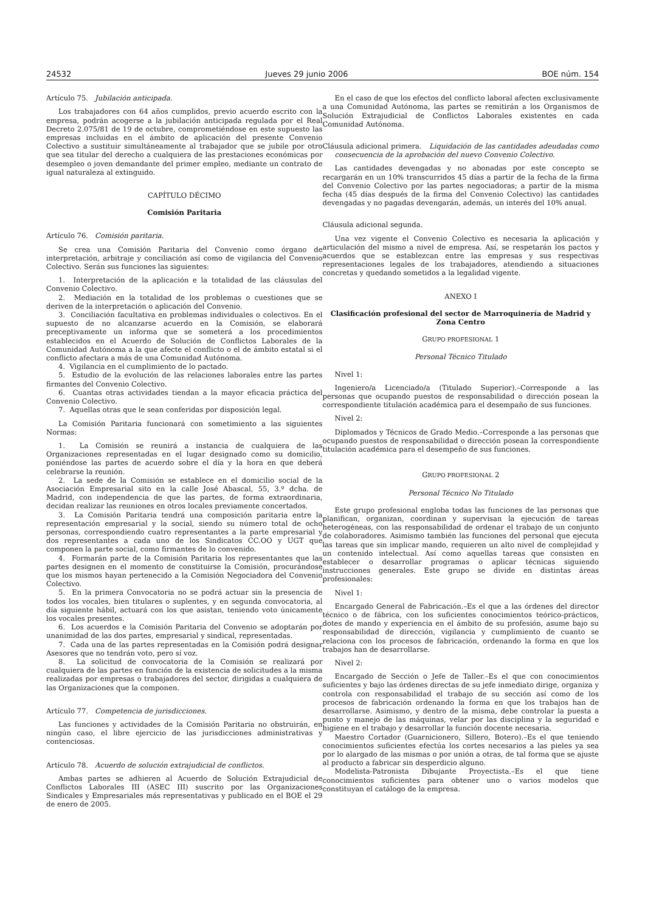24532 Jueves 29 junio 2006 BOE núm. 154
Artículo 75. Jubilación anticipada.
Los trabajadores con 64 años cumplidos, previo acuerdo escrito con la empresa, podrán acogerse a la jubilación anticipada regulada por el Real Decreto 2.075/81 de 19 de octubre, comprometiéndose en este supuesto las empresas incluidas en el ámbito de aplicación del presente Convenio Colectivo a sustituir simultáneamente al trabajador que se jubile por otro que sea titular del derecho a cualquiera de las prestaciones económicas por desempleo o joven demandante del primer empleo, mediante un contrato de igual naturaleza al extinguido.
CAPÍTULO DÉCIMO
Comisión Paritaria
Artículo 76. Comisión paritaria.
Se crea una Comisión Paritaria del Convenio como órgano de interpretación, arbitraje y conciliación así como de vigilancia del Convenio Colectivo. Serán sus funciones las siguientes:
1. Interpretación de la aplicación e la totalidad de las cláusulas del Convenio Colectivo.
2. Mediación en la totalidad de los problemas o cuestiones que se deriven de la interpretación o aplicación del Convenio.
3. Conciliación facultativa en problemas individuales o colectivos. En el supuesto de no alcanzarse acuerdo en la Comisión, se elaborará preceptivamente un informa que se someterá a los procedimientos establecidos en el Acuerdo de Solución de Conflictos Laborales de la Comunidad Autónoma a la que afecte el conflicto o el de ámbito estatal si el conflicto afectara a más de una Comunidad Autónoma.
4. Vigilancia en el cumplimiento de lo pactado.
5. Estudio de la evolución de las relaciones laborales entre las partes firmantes del Convenio Colectivo.
6. Cuantas otras actividades tiendan a la mayor eficacia práctica del Convenio Colectivo.
7. Aquellas otras que le sean conferidas por disposición legal.
La Comisión Paritaria funcionará con sometimiento a las siguientes Normas:
1. La Comisión se reunirá a instancia de cualquiera de las Organizaciones representadas en el lugar designado como su domicilio, poniéndose las partes de acuerdo sobre el día y la hora en que deberá celebrarse la reunión.
2. La sede de la Comisión se establece en el domicilio social de la Asociación Empresarial sito en la calle José Abascal, 55, 3.º dcha. de Madrid, con independencia de que las partes, de forma extraordinaria, decidan realizar las reuniones en otros locales previamente concertados.
3. La Comisión Paritaria tendrá una composición paritaria entre la representación empresarial y la social, siendo su número total de ocho personas, correspondiendo cuatro representantes a la parte empresarial y dos representantes a cada uno de los Sindicatos CC.OO y UGT que componen la parte social, como firmantes de lo convenido.
4. Formarán parte de la Comisión Paritaria los representantes que las partes designen en el momento de constituirse la Comisión, procurándose que los mismos hayan pertenecido a la Comisión Negociadora del Convenio Colectivo.
5. En la primera Convocatoria no se podrá actuar sin la presencia de todos los vocales, bien titulares o suplentes, y en segunda convocatoria, al día siguiente hábil, actuará con los que asistan, teniendo voto únicamente los vocales presentes.
6. Los acuerdos e la Comisión Paritaria del Convenio se adoptarán por unanimidad de las dos partes, empresarial y sindical, representadas.
7. Cada una de las partes representadas en la Comisión podrá designar Asesores que no tendrán voto, pero sí voz.
8. La solicitud de convocatoria de la Comisión se realizará por cualquiera de las partes en función de la existencia de solicitudes a la misma realizadas por empresas o trabajadores del sector, dirigidas a cualquiera de las Organizaciones que la componen.
Artículo 77. Competencia de jurisdicciones.
Las funciones y actividades de la Comisión Paritaria no obstruirán, en ningún caso, el libre ejercicio de las jurisdicciones administrativas y contenciosas.
Artículo 78. Acuerdo de solución extrajudicial de conflictos.
Ambas partes se adhieren al Acuerdo de Solución Extrajudicial de Conflictos Laborales III (ASEC III) suscrito por las Organizaciones Sindicales y Empresariales más representativas y publicado en el BOE el 29 de enero de 2005.
En el caso de que los efectos del conflicto laboral afecten exclusivamente a una Comunidad Autónoma, las partes se remitirán a los Organismos de Solución Extrajudicial de Conflictos Laborales existentes en cada Comunidad Autónoma.
Cláusula adicional primera. Liquidación de las cantidades adeudadas como consecuencia de la aprobación del nuevo Convenio Colectivo.
Las cantidades devengadas y no abonadas por este concepto se recargarán en un 10% transcurridos 45 días a partir de la fecha de la firma del Convenio Colectivo por las partes negociadoras; a partir de la misma fecha (45 días después de la firma del Convenio Colectivo) las cantidades devengadas y no pagadas devengarán, además, un interés del 10% anual.
Cláusula adicional segunda.
Una vez vigente el Convenio Colectivo es necesaria la aplicación y articulación del mismo a nivel de empresa. Así, se respetarán los pactos y acuerdos que se establezcan entre las empresas y sus respectivas representaciones legales de los trabajadores, atendiendo a situaciones concretas y quedando sometidos a la legalidad vigente.
ANEXO I
Clasificación profesional del sector de Marroquinería de Madrid y Zona Centro
GRUPO PROFESIONAL 1
Personal Técnico Titulado
Nivel 1:
Ingeniero/a Licenciado/a (Titulado Superior).–Corresponde a las personas que ocupando puestos de responsabilidad o dirección posean la correspondiente titulación académica para el desempaño de sus funciones.
Nivel 2:
Diplomados y Técnicos de Grado Medio.–Corresponde a las personas que ocupando puestos de responsabilidad o dirección posean la correspondiente titulación académica para el desempeño de sus funciones.
GRUPO PROFESIONAL 2
Personal Técnico No Titulado
Este grupo profesional engloba todas las funciones de las personas que planifican, organizan, coordinan y supervisan la ejecución de tareas heterogéneas, con las responsabilidad de ordenar el trabajo de un conjunto de colaboradores. Asimismo también las funciones del personal que ejecuta las tareas que sin implicar mando, requieren un alto nivel de complejidad y un contenido intelectual. Así como aquellas tareas que consisten en establecer o desarrollar programas o aplicar técnicas siguiendo instrucciones generales. Este grupo se divide en distintas áreas profesionales:
Nivel 1:
Encargado General de Fabricación.–Es el que a las órdenes del director técnico o de fábrica, con los suficientes conocimientos teórico-prácticos, dotes de mando y experiencia en el ámbito de su profesión, asume bajo su responsabilidad de dirección, vigilancia y cumplimiento de cuanto se relaciona con los procesos de fabricación, ordenando la forma en que los trabajos han de desarrollarse.
Nivel 2:
Encargado de Sección o Jefe de Taller.–Es el que con conocimientos suficientes y bajo las órdenes directas de su jefe inmediato dirige, organiza y controla con responsabilidad el trabajo de su sección así como de los procesos de fabricación ordenando la forma en que los trabajos han de desarrollarse. Asimismo, y dentro de la misma, debe controlar la puesta a punto y manejo de las máquinas, velar por las disciplina y la seguridad e higiene en el trabajo y desarrollar la función docente necesaria.
Maestro Cortador (Guarnicionero, Sillero, Botero).–Es el que teniendo conocimientos suficientes efectúa los cortes necesarios a las pieles ya sea por lo alargado de las mismas o por unión a otras, de tal forma que se ajuste al producto a fabricar sin desperdicio alguno.
Modelista-Patronista Dibujante Proyectista.–Es el que tiene conocimientos suficientes para obtener uno o varios modelos que constituyan el catálogo de la empresa.